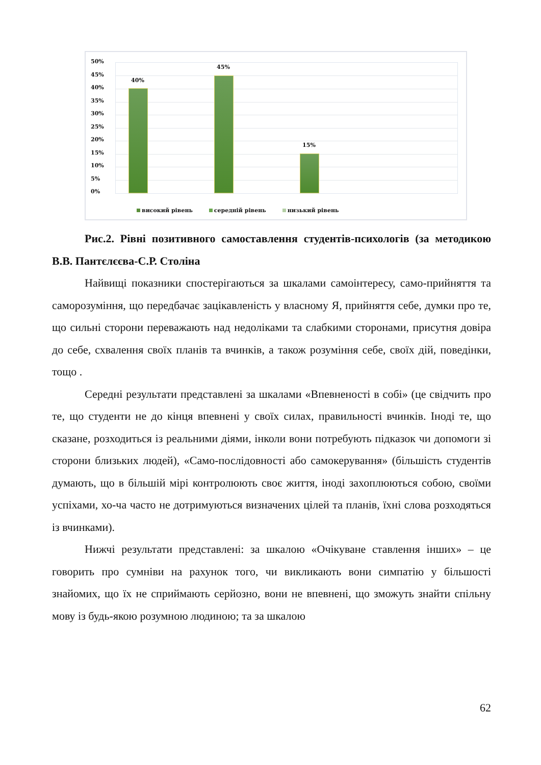50%
45%
40%
35%
30%
25%
20%
15%
10%
5%
0%
40%
45%
15%
високий рівень середній рівень низький рівень
Рис.2. Рівні позитивного самоставлення студентів-психологів (за методикою В.В. Пантєлєєва-С.Р. Століна
Найвищі показники спостерігаються за шкалами самоінтересу, само-прийняття та саморозуміння, що передбачає зацікавленість у власному Я, прийняття себе, думки про те, що сильні сторони переважають над недоліками та слабкими сторонами, присутня довіра до себе, схвалення своїх планів та вчинків, а також розуміння себе, своїх дій, поведінки, тощо .
Середні результати представлені за шкалами «Впевненості в собі» (це свідчить про те, що студенти не до кінця впевнені у своїх силах, правильності вчинків. Іноді те, що сказане, розходиться із реальними діями, інколи вони потребують підказок чи допомоги зі сторони близьких людей), «Само-послідовності або самокерування» (більшість студентів думають, що в більшій мірі контролюють своє життя, іноді захоплюються собою, своїми успіхами, хо-ча часто не дотримуються визначених цілей та планів, їхні слова розходяться із вчинками).
Нижчі результати представлені: за шкалою «Очікуване ставлення інших» – це говорить про сумніви на рахунок того, чи викликають вони симпатію у більшості знайомих, що їх не сприймають серйозно, вони не впевнені, що зможуть знайти спільну мову із будь-якою розумною людиною; та за шкалою
62